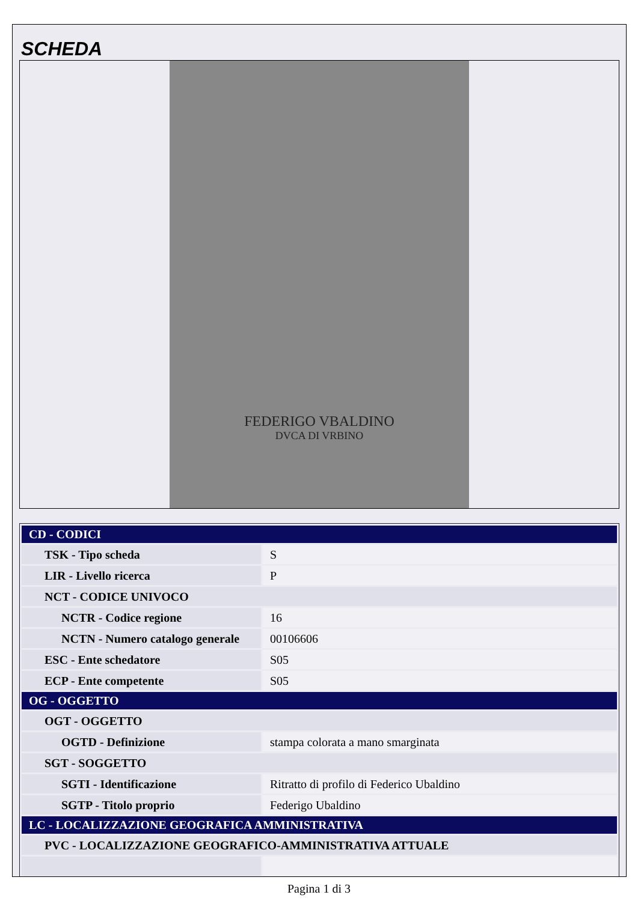SCHEDA
FEDERIGO VBALDINO
DVCA DI VRBINO
| CD - CODICI | |
| --- | --- |
| TSK - Tipo scheda | S |
| LIR - Livello ricerca | P |
| NCT - CODICE UNIVOCO | |
| NCTR - Codice regione | 16 |
| NCTN - Numero catalogo generale | 00106606 |
| ESC - Ente schedatore | S05 |
| ECP - Ente competente | S05 |
| OG - OGGETTO | |
| OGT - OGGETTO | |
| OGTD - Definizione | stampa colorata a mano smarginata |
| SGT - SOGGETTO | |
| SGTI - Identificazione | Ritratto di profilo di Federico Ubaldino |
| SGTP - Titolo proprio | Federigo Ubaldino |
| LC - LOCALIZZAZIONE GEOGRAFICA AMMINISTRATIVA | |
| PVC - LOCALIZZAZIONE GEOGRAFICO-AMMINISTRATIVA ATTUALE | |
Pagina 1 di 3